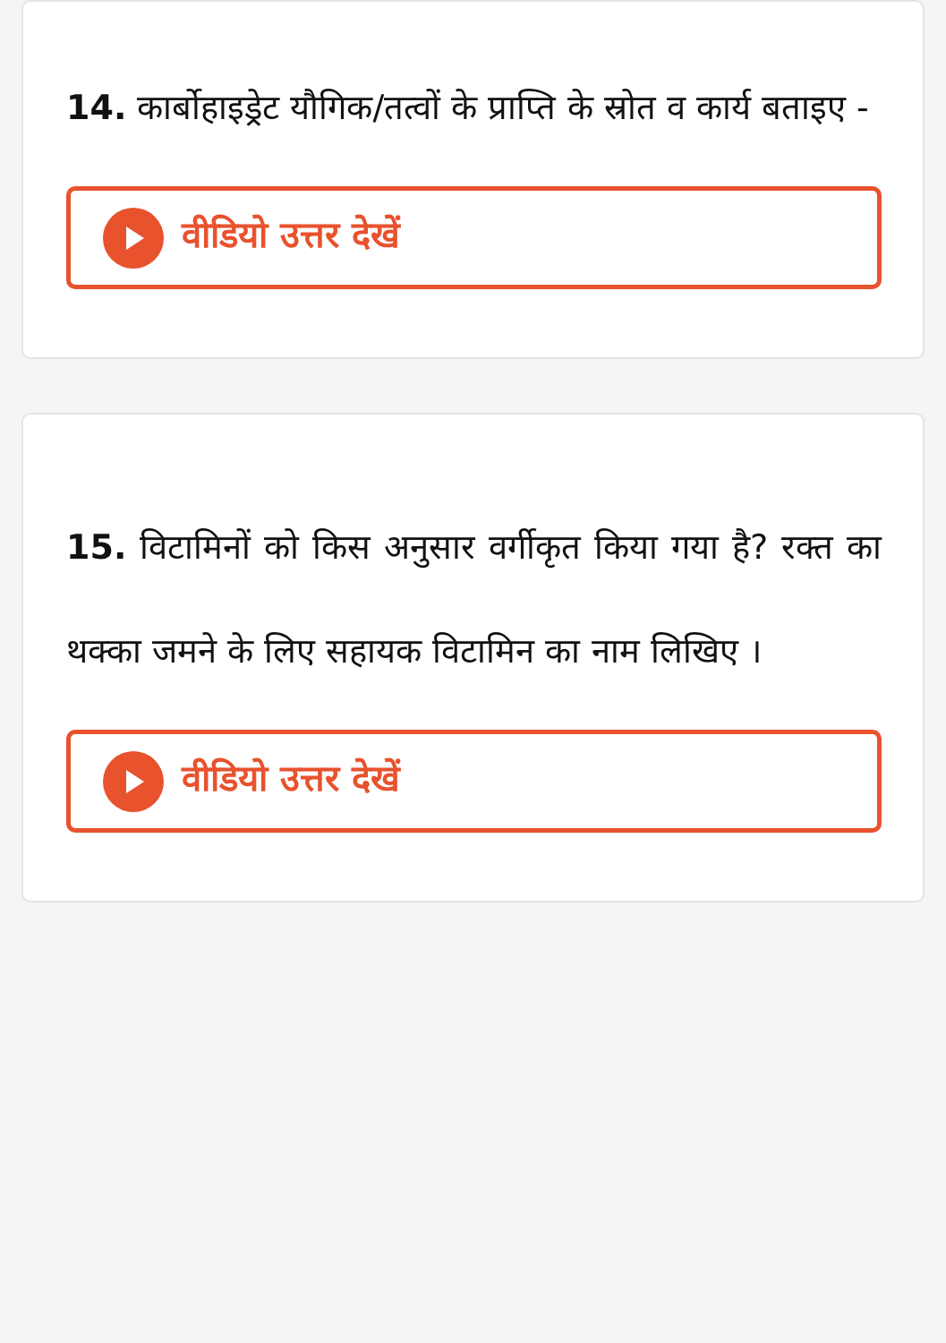14. कार्बोहाइड्रेट यौगिक/तत्वों के प्राप्ति के स्रोत व कार्य बताइए -
वीडियो उत्तर देखें
15. विटामिनों को किस अनुसार वर्गीकृत किया गया है? रक्त का थक्का जमने के लिए सहायक विटामिन का नाम लिखिए ।
वीडियो उत्तर देखें